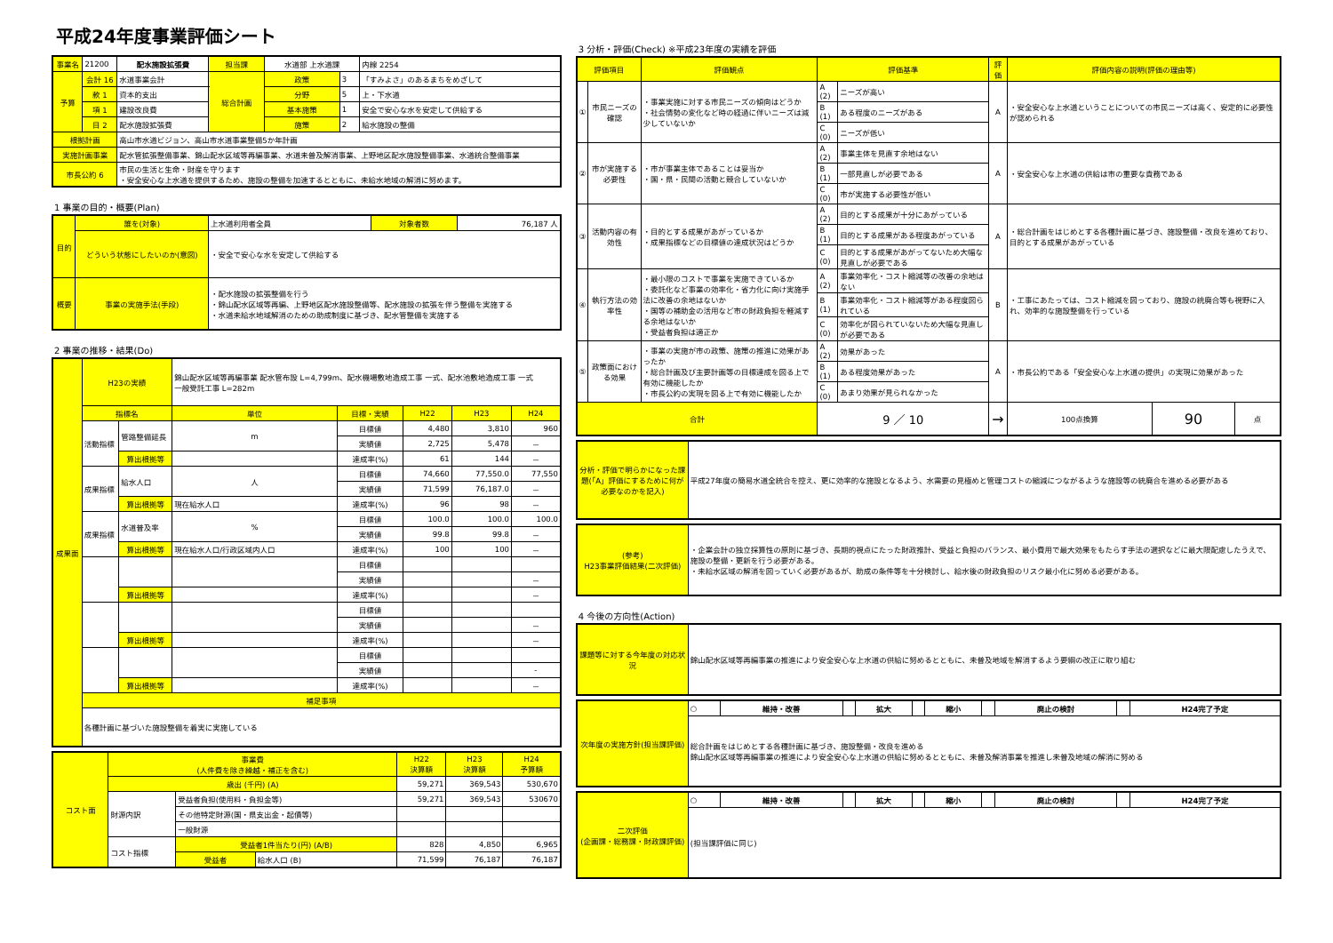平成24年度事業評価シート
| 事業名 | 21200 | 配水施設拡張費 | 担当課 | 水道部 上水道課 | | | 内線 2254 |
| 予算 | 会計 16 | 水道事業会計 | 総合計画 | 政策 | 3 | 「すみよさ」のあるまちをめざして | |
| | 款 1 | 資本的支出 | | 分野 | 5 | 上・下水道 | |
| | 項 1 | 建設改良費 | | 基本施策 | 1 | 安全で安心な水を安定して供給する | |
| | 目 2 | 配水施設拡張費 | | 施策 | 2 | 給水施設の整備 | |
| 根拠計画 | | 高山市水道ビジョン、高山市水道事業整備5か年計画 | | | | | |
| 実施計画事業 | | 配水管拡張整備事業、錦山配水区域等再編事業、水道未普及解消事業、上野地区配水施設整備事業、水道統合整備事業 | | | | | |
| 市長公約 6 | | 市民の生活と生命・財産を守ります ・安全安心な上水道を提供するため、施設の整備を加速するとともに、未給水地域の解消に努めます。 | | | | | |
1 事業の目的・概要(Plan)
| 目的 | 誰を(対象) | 上水道利用者全員 | 対象者数 | 76,187 人 |
| | どういう状態にしたいのか(意図) | ・安全で安心な水を安定して供給する | | |
| 概要 | 事業の実施手法(手段) | ・配水施設の拡張整備を行う ・錦山配水区域等再編、上野地区配水施設整備等、配水施設の拡張を伴う整備を実施する ・水道未給水地域解消のための助成制度に基づき、配水管整備を実施する | | |
2 事業の推移・結果(Do)
| 成果面 | H23の実績 | | 錦山配水区域等再編事業 配水管布設 L=4,799m、配水機場敷地造成工事 一式、配水池敷地造成工事 一式 一般受託工事 L=282m | | | | |
| | 指標名 | | 単位 | 目標・実績 | H22 | H23 | H24 |
| | 活動指標 | 管路整備延長 | m | 目標値 | 4,480 | 3,810 | 960 |
| | | | | 実績値 | 2,725 | 5,478 | － |
| | | 算出根拠等 | | 達成率(%) | 61 | 144 | － |
| | 成果指標 | 給水人口 | 人 | 目標値 | 74,660 | 77,550.0 | 77,550 |
| | | | | 実績値 | 71,599 | 76,187.0 | － |
| | | 算出根拠等 | 現在給水人口 | 達成率(%) | 96 | 98 | － |
| | 成果指標 | 水道普及率 | % | 目標値 | 100.0 | 100.0 | 100.0 |
| | | | | 実績値 | 99.8 | 99.8 | － |
| | | 算出根拠等 | 現在給水人口/行政区域内人口 | 達成率(%) | 100 | 100 | － |
| | | | | 目標値 | | | |
| | | | | 実績値 | | | － |
| | | 算出根拠等 | | 達成率(%) | | | － |
| | | | | 目標値 | | | |
| | | | | 実績値 | | | － |
| | | 算出根拠等 | | 達成率(%) | | | － |
| | | | | 目標値 | | | |
| | | | | 実績値 | | | - |
| | | 算出根拠等 | | 達成率(%) | | | － |
| | 補足事項 | | | | | | |
| | 各種計画に基づいた施設整備を着実に実施している | | | | | | |
| コスト面 | 事業費 (人件費を除き繰越・補正を含む) | | | H22 決算額 | H23 決算額 | H24 予算額 |
| | 歳出 (千円) (A) | | | 59,271 | 369,543 | 530,670 |
| | 財源内訳 | 受益者負担(使用料・負担金等) | | 59,271 | 369,543 | 530670 |
| | | その他特定財源(国・県支出金・起債等) | | | | |
| | | 一般財源 | | | | |
| | コスト指標 | 受益者1件当たり(円) (A/B) | | 828 | 4,850 | 6,965 |
| | | 受益者 | 給水人口 (B) | 71,599 | 76,187 | 76,187 |
3 分析・評価(Check) ※平成23年度の実績を評価
| 評価項目 | | 評価観点 | 評価基準 | | 評価 | 評価内容の説明(評価の理由等) | | |
| ① | 市民ニーズの確認 | ・事業実施に対する市民ニーズの傾向はどうか ・社会情勢の変化など時の経過に伴いニーズは減少していないか | A (2) | ニーズが高い | A | ・安全安心な上水道ということについての市民ニーズは高く、安定的に必要性が認められる | | |
| | | | B (1) | ある程度のニーズがある | | | | |
| | | | C (0) | ニーズが低い | | | | |
| ② | 市が実施する必要性 | ・市が事業主体であることは妥当か ・国・県・民間の活動と競合していないか | A (2) | 事業主体を見直す余地はない | A | ・安全安心な上水道の供給は市の重要な責務である | | |
| | | | B (1) | 一部見直しが必要である | | | | |
| | | | C (0) | 市が実施する必要性が低い | | | | |
| ③ | 活動内容の有効性 | ・目的とする成果があがっているか ・成果指標などの目標値の達成状況はどうか | A (2) | 目的とする成果が十分にあがっている | A | ・総合計画をはじめとする各種計画に基づき、施設整備・改良を進めており、目的とする成果があがっている | | |
| | | | B (1) | 目的とする成果がある程度あがっている | | | | |
| | | | C (0) | 目的とする成果があがってないため大幅な見直しが必要である | | | | |
| ④ | 執行方法の効率性 | ・最小限のコストで事業を実施できているか ・委託化など事業の効率化・省力化に向け実施手法に改善の余地はないか ・国等の補助金の活用など市の財政負担を軽減する余地はないか ・受益者負担は適正か | A (2) | 事業効率化・コスト縮減等の改善の余地はない | B | ・工事にあたっては、コスト縮減を図っており、施設の統廃合等も視野に入れ、効率的な施設整備を行っている | | |
| | | | B (1) | 事業効率化・コスト縮減等がある程度図られている | | | | |
| | | | C (0) | 効率化が図られていないため大幅な見直しが必要である | | | | |
| ⑤ | 政策面における効果 | ・事業の実施が市の政策、施策の推進に効果があったか ・総合計画及び主要計画等の目標達成を図る上で有効に機能したか ・市長公約の実現を図る上で有効に機能したか | A (2) | 効果があった | A | ・市長公約である「安全安心な上水道の提供」の実現に効果があった | | |
| | | | B (1) | ある程度効果があった | | | | |
| | | | C (0) | あまり効果が見られなかった | | | | |
| 合計 | | | 9 ／ 10 | | → | 100点換算 | 90 | 点 |
| 分析・評価で明らかになった課題(「A」評価にするために何が必要なのかを記入) | 平成27年度の簡易水道全統合を控え、更に効率的な施設となるよう、水需要の見極めと管理コストの縮減につながるような施設等の統廃合を進める必要がある |
| (参考) H23事業評価結果(二次評価) | ・企業会計の独立採算性の原則に基づき、長期的視点にたった財政推計、受益と負担のバランス、最小費用で最大効果をもたらす手法の選択などに最大限配慮したうえで、施設の整備・更新を行う必要がある。 ・未給水区域の解消を図っていく必要があるが、助成の条件等を十分検討し、給水後の財政負担のリスク最小化に努める必要がある。 |
4 今後の方向性(Action)
| 課題等に対する今年度の対応状況 | 錦山配水区域等再編事業の推進により安全安心な上水道の供給に努めるとともに、未普及地域を解消するよう要綱の改正に取り組む |
| 次年度の実施方針(担当課評価) | ○ | 維持・改善 | | 拡大 | | 縮小 | | 廃止の検討 | | H24完了予定 |
| | 総合計画をはじめとする各種計画に基づき、施設整備・改良を進める 錦山配水区域等再編事業の推進により安全安心な上水道の供給に努めるとともに、未普及解消事業を推進し未普及地域の解消に努める | | | | | | | | | |
| 二次評価 (企画課・総務課・財政課評価) | ○ | 維持・改善 | | 拡大 | | 縮小 | | 廃止の検討 | | H24完了予定 |
| | (担当課評価に同じ) | | | | | | | | | |